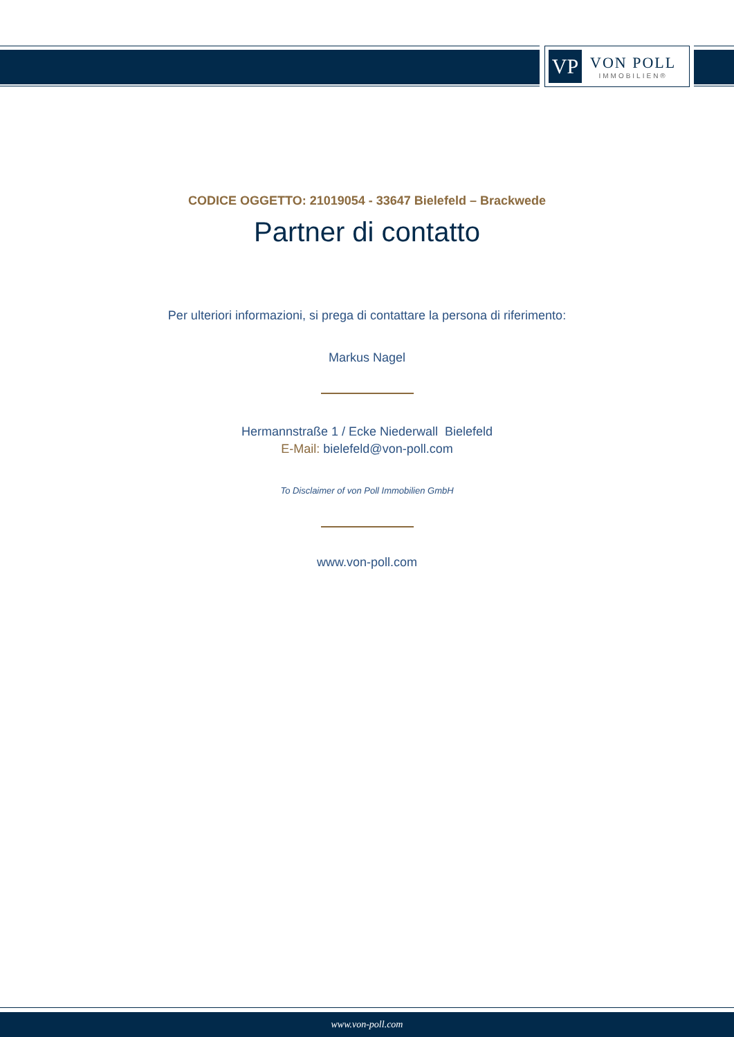VP
VON POLL
IMMOBILIEN®
CODICE OGGETTO: 21019054 - 33647 Bielefeld – Brackwede
Partner di contatto
Per ulteriori informazioni, si prega di contattare la persona di riferimento:
Markus Nagel
Hermannstraße 1 / Ecke Niederwall Bielefeld
E-Mail: bielefeld@von-poll.com
To Disclaimer of von Poll Immobilien GmbH
www.von-poll.com
www.von-poll.com